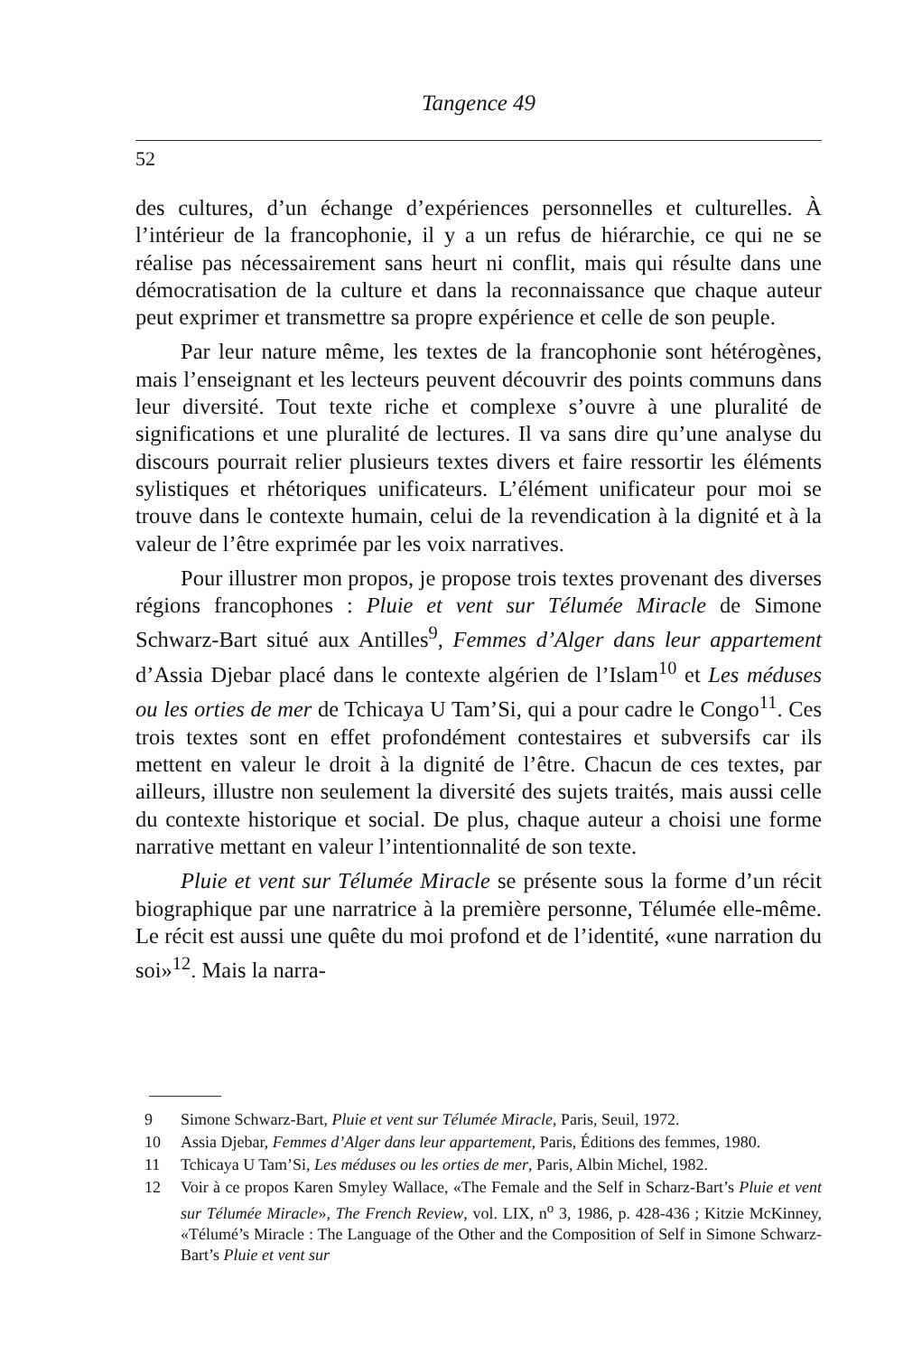Tangence 49
52
des cultures, d’un échange d’expériences personnelles et culturelles. À l’intérieur de la francophonie, il y a un refus de hiérarchie, ce qui ne se réalise pas nécessairement sans heurt ni conflit, mais qui résulte dans une démocratisation de la culture et dans la reconnaissance que chaque auteur peut exprimer et transmettre sa propre expérience et celle de son peuple.
Par leur nature même, les textes de la francophonie sont hétérogènes, mais l’enseignant et les lecteurs peuvent découvrir des points communs dans leur diversité. Tout texte riche et complexe s’ouvre à une pluralité de significations et une pluralité de lectures. Il va sans dire qu’une analyse du discours pourrait relier plusieurs textes divers et faire ressortir les éléments sylistiques et rhétoriques unificateurs. L’élément unificateur pour moi se trouve dans le contexte humain, celui de la revendication à la dignité et à la valeur de l’être exprimée par les voix narratives.
Pour illustrer mon propos, je propose trois textes provenant des diverses régions francophones : Pluie et vent sur Télumée Miracle de Simone Schwarz-Bart situé aux Antilles<sup>9</sup>, Femmes d’Alger dans leur appartement d’Assia Djebar placé dans le contexte algérien de l’Islam<sup>10</sup> et Les méduses ou les orties de mer de Tchicaya U Tam’Si, qui a pour cadre le Congo<sup>11</sup>. Ces trois textes sont en effet profondément contestaires et subversifs car ils mettent en valeur le droit à la dignité de l’être. Chacun de ces textes, par ailleurs, illustre non seulement la diversité des sujets traités, mais aussi celle du contexte historique et social. De plus, chaque auteur a choisi une forme narrative mettant en valeur l’intentionnalité de son texte.
Pluie et vent sur Télumée Miracle se présente sous la forme d’un récit biographique par une narratrice à la première personne, Télumée elle-même. Le récit est aussi une quête du moi profond et de l’identité, «une narration du soi»<sup>12</sup>. Mais la narra-
9 Simone Schwarz-Bart, Pluie et vent sur Télumée Miracle, Paris, Seuil, 1972.
10 Assia Djebar, Femmes d’Alger dans leur appartement, Paris, Éditions des femmes, 1980.
11 Tchicaya U Tam’Si, Les méduses ou les orties de mer, Paris, Albin Michel, 1982.
12 Voir à ce propos Karen Smyley Wallace, «The Female and the Self in Scharz-Bart’s Pluie et vent sur Télumée Miracle», The French Review, vol. LIX, n<sup>o</sup> 3, 1986, p. 428-436 ; Kitzie McKinney, «Télumé’s Miracle : The Language of the Other and the Composition of Self in Simone Schwarz-Bart’s Pluie et vent sur